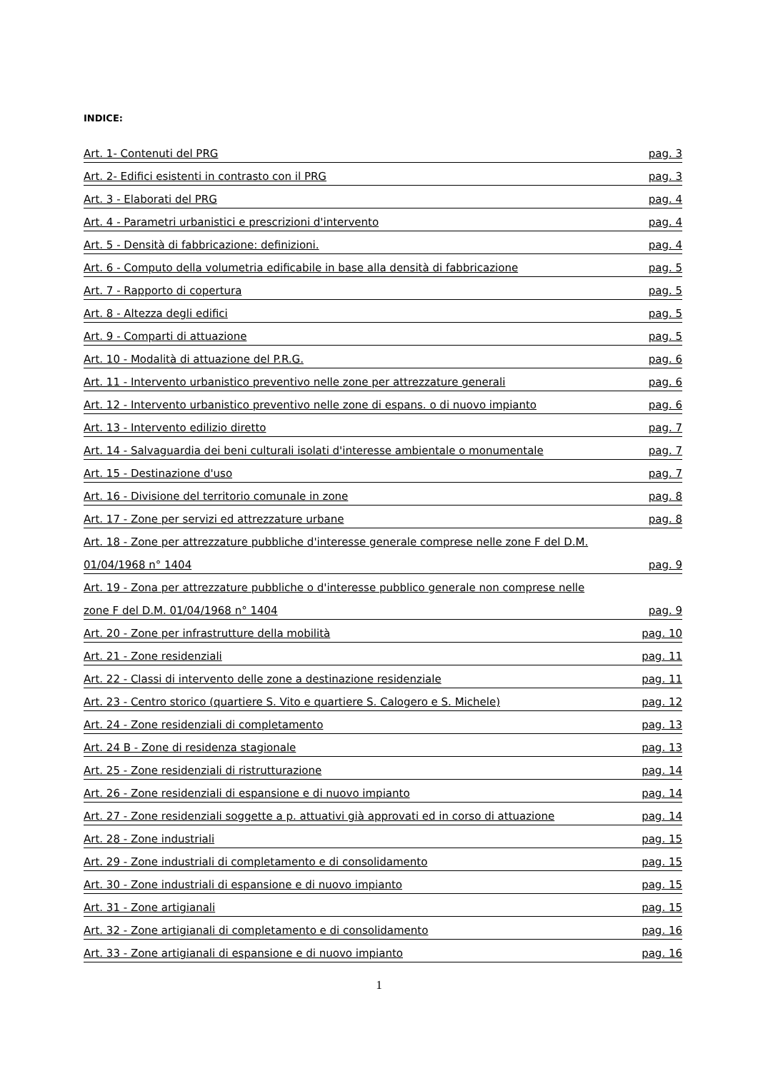INDICE:
Art. 1- Contenuti del PRG pag. 3
Art. 2- Edifici esistenti in contrasto con il PRG pag. 3
Art. 3 - Elaborati del PRG pag. 4
Art. 4 - Parametri urbanistici e prescrizioni d'intervento pag. 4
Art. 5 - Densità di fabbricazione: definizioni. pag. 4
Art. 6 - Computo della volumetria edificabile in base alla densità di fabbricazione pag. 5
Art. 7 - Rapporto di copertura pag. 5
Art. 8 - Altezza degli edifici pag. 5
Art. 9 - Comparti di attuazione pag. 5
Art. 10 - Modalità di attuazione del P.R.G. pag. 6
Art. 11 - Intervento urbanistico preventivo nelle zone per attrezzature generali pag. 6
Art. 12 - Intervento urbanistico preventivo nelle zone di espans. o di nuovo impianto pag. 6
Art. 13 - Intervento edilizio diretto pag. 7
Art. 14 - Salvaguardia dei beni culturali isolati d'interesse ambientale o monumentale pag. 7
Art. 15 - Destinazione d'uso pag. 7
Art. 16 - Divisione del territorio comunale in zone pag. 8
Art. 17 - Zone per servizi ed attrezzature urbane pag. 8
Art. 18 - Zone per attrezzature pubbliche d'interesse generale comprese nelle zone F del D.M.
01/04/1968 n° 1404 pag. 9
Art. 19 - Zona per attrezzature pubbliche o d'interesse pubblico generale non comprese nelle
zone F del D.M. 01/04/1968 n° 1404 pag. 9
Art. 20 - Zone per infrastrutture della mobilità pag. 10
Art. 21 - Zone residenziali pag. 11
Art. 22 - Classi di intervento delle zone a destinazione residenziale pag. 11
Art. 23 - Centro storico (quartiere S. Vito e quartiere S. Calogero e S. Michele) pag. 12
Art. 24 - Zone residenziali di completamento pag. 13
Art. 24 B - Zone di residenza stagionale pag. 13
Art. 25 - Zone residenziali di ristrutturazione pag. 14
Art. 26 - Zone residenziali di espansione e di nuovo impianto pag. 14
Art. 27 - Zone residenziali soggette a p. attuativi già approvati ed in corso di attuazione pag. 14
Art. 28 - Zone industriali pag. 15
Art. 29 - Zone industriali di completamento e di consolidamento pag. 15
Art. 30 - Zone industriali di espansione e di nuovo impianto pag. 15
Art. 31 - Zone artigianali pag. 15
Art. 32 - Zone artigianali di completamento e di consolidamento pag. 16
Art. 33 - Zone artigianali di espansione e di nuovo impianto pag. 16
1